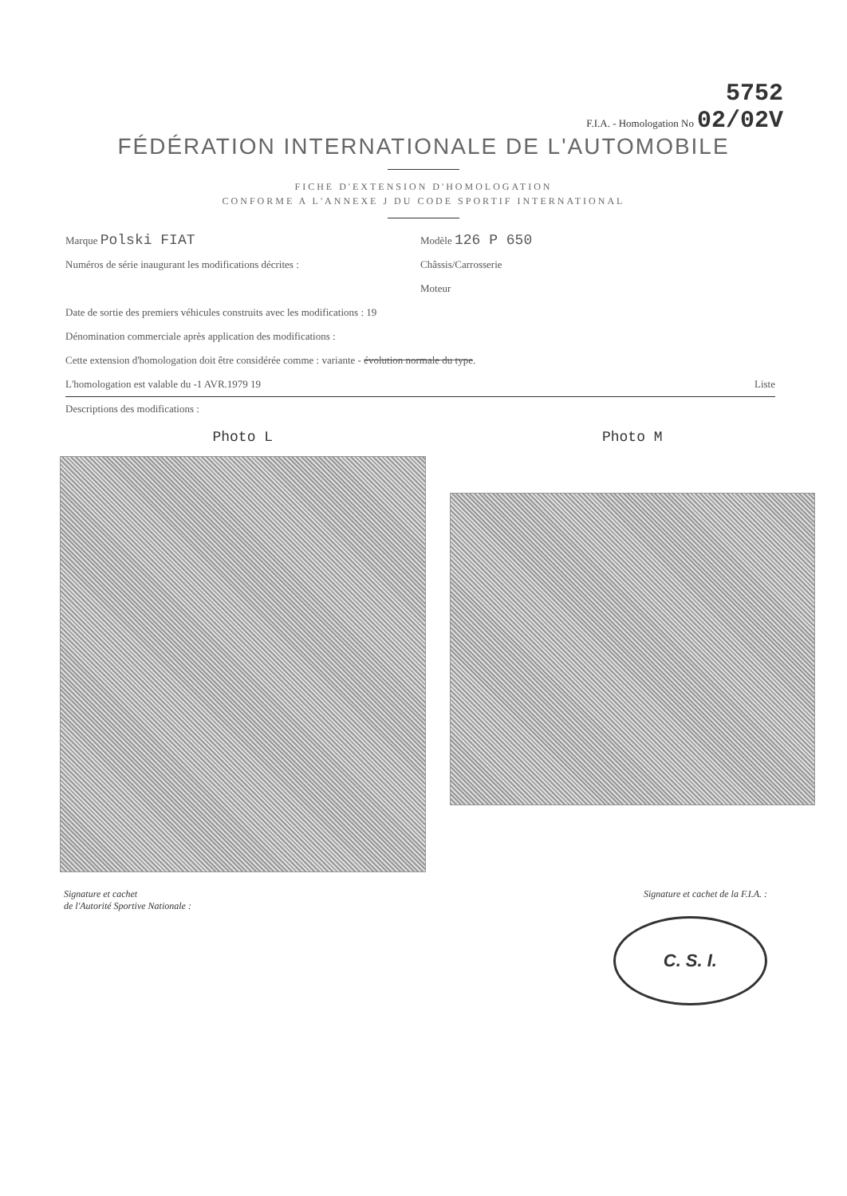5752
F.I.A. - Homologation No 02/02V
FÉDÉRATION INTERNATIONALE DE L'AUTOMOBILE
FICHE D'EXTENSION D'HOMOLOGATION
CONFORME A L'ANNEXE J DU CODE SPORTIF INTERNATIONAL
Marque Polski FIAT
Modèle 126 P 650
Numéros de série inaugurant les modifications décrites :
Châssis/Carrosserie
Moteur
Date de sortie des premiers véhicules construits avec les modifications : 19
Dénomination commerciale après application des modifications :
Cette extension d'homologation doit être considérée comme : variante - évolution normale du type.
L'homologation est valable du -1 AVR.1979 19
Liste
Descriptions des modifications :
Photo L Photo M
Signature et cachet
de l'Autorité Sportive Nationale :
Signature et cachet de la F.I.A. :
C. S. I.